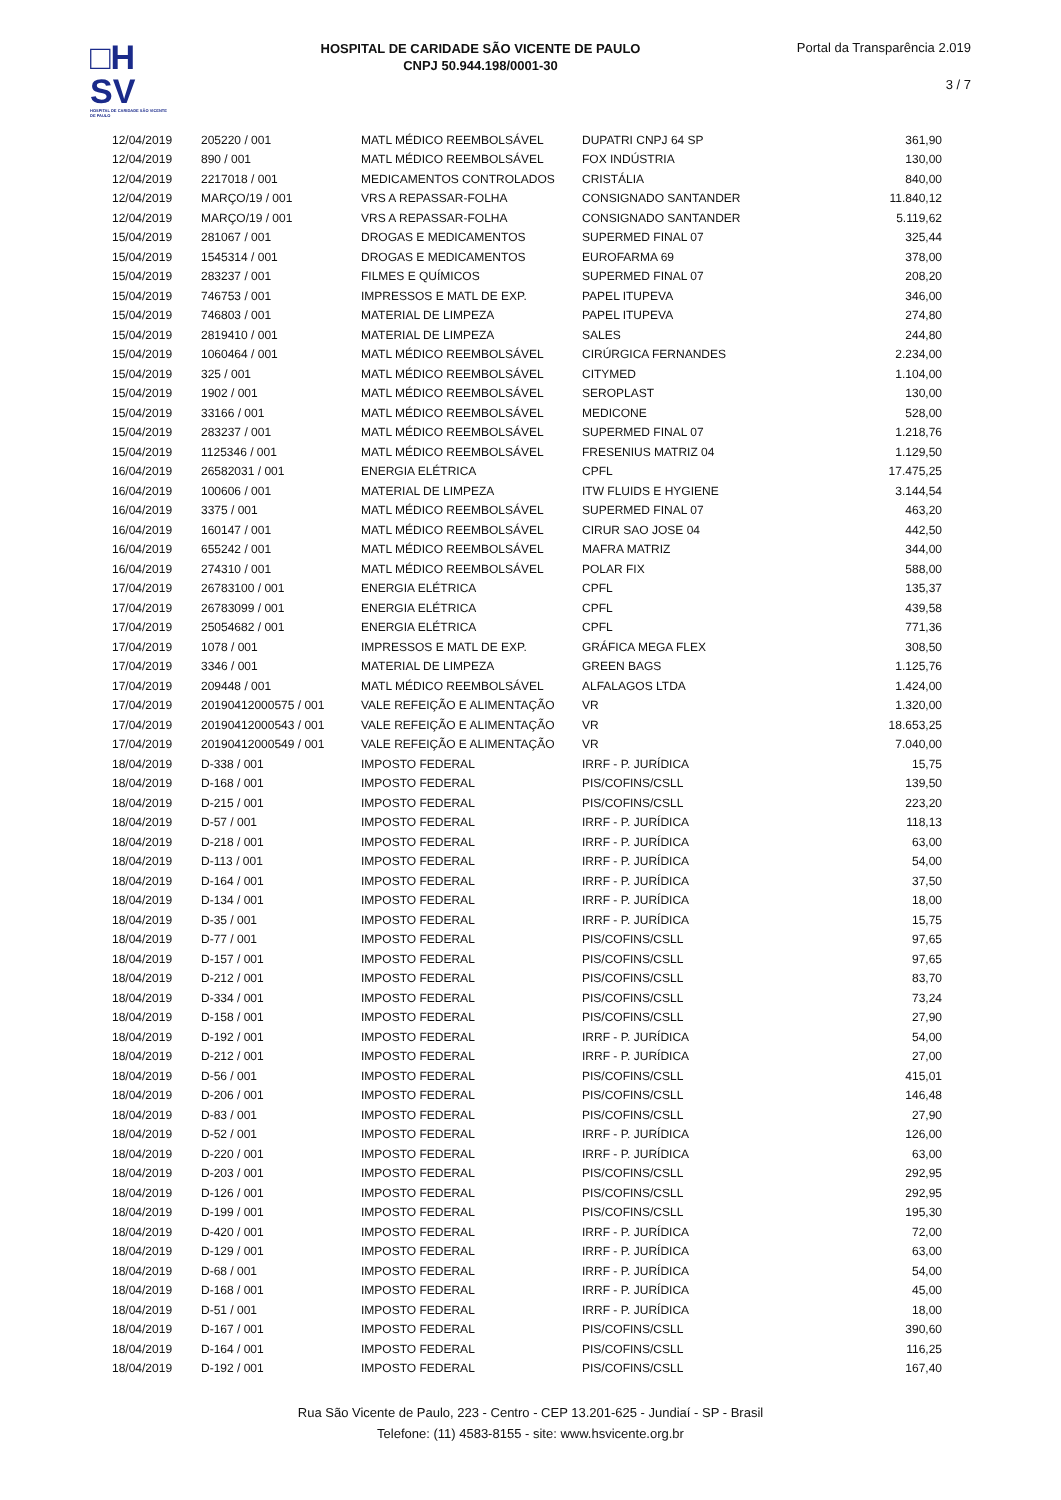□H
SV
HOSPITAL DE CARIDADE SÃO VICENTE DE PAULO
HOSPITAL DE CARIDADE SÃO VICENTE DE PAULO
CNPJ 50.944.198/0001-30
Portal da Transparência 2.019
3 / 7
| 12/04/2019 | 205220 / 001 | MATL MÉDICO REEMBOLSÁVEL | DUPATRI CNPJ 64 SP | 361,90 |
| 12/04/2019 | 890 / 001 | MATL MÉDICO REEMBOLSÁVEL | FOX INDÚSTRIA | 130,00 |
| 12/04/2019 | 2217018 / 001 | MEDICAMENTOS CONTROLADOS | CRISTÁLIA | 840,00 |
| 12/04/2019 | MARÇO/19 / 001 | VRS A REPASSAR-FOLHA | CONSIGNADO SANTANDER | 11.840,12 |
| 12/04/2019 | MARÇO/19 / 001 | VRS A REPASSAR-FOLHA | CONSIGNADO SANTANDER | 5.119,62 |
| 15/04/2019 | 281067 / 001 | DROGAS E MEDICAMENTOS | SUPERMED FINAL 07 | 325,44 |
| 15/04/2019 | 1545314 / 001 | DROGAS E MEDICAMENTOS | EUROFARMA 69 | 378,00 |
| 15/04/2019 | 283237 / 001 | FILMES E QUÍMICOS | SUPERMED FINAL 07 | 208,20 |
| 15/04/2019 | 746753 / 001 | IMPRESSOS E MATL DE EXP. | PAPEL ITUPEVA | 346,00 |
| 15/04/2019 | 746803 / 001 | MATERIAL DE LIMPEZA | PAPEL ITUPEVA | 274,80 |
| 15/04/2019 | 2819410 / 001 | MATERIAL DE LIMPEZA | SALES | 244,80 |
| 15/04/2019 | 1060464 / 001 | MATL MÉDICO REEMBOLSÁVEL | CIRÚRGICA FERNANDES | 2.234,00 |
| 15/04/2019 | 325 / 001 | MATL MÉDICO REEMBOLSÁVEL | CITYMED | 1.104,00 |
| 15/04/2019 | 1902 / 001 | MATL MÉDICO REEMBOLSÁVEL | SEROPLAST | 130,00 |
| 15/04/2019 | 33166 / 001 | MATL MÉDICO REEMBOLSÁVEL | MEDICONE | 528,00 |
| 15/04/2019 | 283237 / 001 | MATL MÉDICO REEMBOLSÁVEL | SUPERMED FINAL 07 | 1.218,76 |
| 15/04/2019 | 1125346 / 001 | MATL MÉDICO REEMBOLSÁVEL | FRESENIUS MATRIZ 04 | 1.129,50 |
| 16/04/2019 | 26582031 / 001 | ENERGIA ELÉTRICA | CPFL | 17.475,25 |
| 16/04/2019 | 100606 / 001 | MATERIAL DE LIMPEZA | ITW FLUIDS E HYGIENE | 3.144,54 |
| 16/04/2019 | 3375 / 001 | MATL MÉDICO REEMBOLSÁVEL | SUPERMED FINAL 07 | 463,20 |
| 16/04/2019 | 160147 / 001 | MATL MÉDICO REEMBOLSÁVEL | CIRUR SAO JOSE 04 | 442,50 |
| 16/04/2019 | 655242 / 001 | MATL MÉDICO REEMBOLSÁVEL | MAFRA MATRIZ | 344,00 |
| 16/04/2019 | 274310 / 001 | MATL MÉDICO REEMBOLSÁVEL | POLAR FIX | 588,00 |
| 17/04/2019 | 26783100 / 001 | ENERGIA ELÉTRICA | CPFL | 135,37 |
| 17/04/2019 | 26783099 / 001 | ENERGIA ELÉTRICA | CPFL | 439,58 |
| 17/04/2019 | 25054682 / 001 | ENERGIA ELÉTRICA | CPFL | 771,36 |
| 17/04/2019 | 1078 / 001 | IMPRESSOS E MATL DE EXP. | GRÁFICA MEGA FLEX | 308,50 |
| 17/04/2019 | 3346 / 001 | MATERIAL DE LIMPEZA | GREEN BAGS | 1.125,76 |
| 17/04/2019 | 209448 / 001 | MATL MÉDICO REEMBOLSÁVEL | ALFALAGOS LTDA | 1.424,00 |
| 17/04/2019 | 20190412000575 / 001 | VALE REFEIÇÃO E ALIMENTAÇÃO | VR | 1.320,00 |
| 17/04/2019 | 20190412000543 / 001 | VALE REFEIÇÃO E ALIMENTAÇÃO | VR | 18.653,25 |
| 17/04/2019 | 20190412000549 / 001 | VALE REFEIÇÃO E ALIMENTAÇÃO | VR | 7.040,00 |
| 18/04/2019 | D-338 / 001 | IMPOSTO FEDERAL | IRRF - P. JURÍDICA | 15,75 |
| 18/04/2019 | D-168 / 001 | IMPOSTO FEDERAL | PIS/COFINS/CSLL | 139,50 |
| 18/04/2019 | D-215 / 001 | IMPOSTO FEDERAL | PIS/COFINS/CSLL | 223,20 |
| 18/04/2019 | D-57 / 001 | IMPOSTO FEDERAL | IRRF - P. JURÍDICA | 118,13 |
| 18/04/2019 | D-218 / 001 | IMPOSTO FEDERAL | IRRF - P. JURÍDICA | 63,00 |
| 18/04/2019 | D-113 / 001 | IMPOSTO FEDERAL | IRRF - P. JURÍDICA | 54,00 |
| 18/04/2019 | D-164 / 001 | IMPOSTO FEDERAL | IRRF - P. JURÍDICA | 37,50 |
| 18/04/2019 | D-134 / 001 | IMPOSTO FEDERAL | IRRF - P. JURÍDICA | 18,00 |
| 18/04/2019 | D-35 / 001 | IMPOSTO FEDERAL | IRRF - P. JURÍDICA | 15,75 |
| 18/04/2019 | D-77 / 001 | IMPOSTO FEDERAL | PIS/COFINS/CSLL | 97,65 |
| 18/04/2019 | D-157 / 001 | IMPOSTO FEDERAL | PIS/COFINS/CSLL | 97,65 |
| 18/04/2019 | D-212 / 001 | IMPOSTO FEDERAL | PIS/COFINS/CSLL | 83,70 |
| 18/04/2019 | D-334 / 001 | IMPOSTO FEDERAL | PIS/COFINS/CSLL | 73,24 |
| 18/04/2019 | D-158 / 001 | IMPOSTO FEDERAL | PIS/COFINS/CSLL | 27,90 |
| 18/04/2019 | D-192 / 001 | IMPOSTO FEDERAL | IRRF - P. JURÍDICA | 54,00 |
| 18/04/2019 | D-212 / 001 | IMPOSTO FEDERAL | IRRF - P. JURÍDICA | 27,00 |
| 18/04/2019 | D-56 / 001 | IMPOSTO FEDERAL | PIS/COFINS/CSLL | 415,01 |
| 18/04/2019 | D-206 / 001 | IMPOSTO FEDERAL | PIS/COFINS/CSLL | 146,48 |
| 18/04/2019 | D-83 / 001 | IMPOSTO FEDERAL | PIS/COFINS/CSLL | 27,90 |
| 18/04/2019 | D-52 / 001 | IMPOSTO FEDERAL | IRRF - P. JURÍDICA | 126,00 |
| 18/04/2019 | D-220 / 001 | IMPOSTO FEDERAL | IRRF - P. JURÍDICA | 63,00 |
| 18/04/2019 | D-203 / 001 | IMPOSTO FEDERAL | PIS/COFINS/CSLL | 292,95 |
| 18/04/2019 | D-126 / 001 | IMPOSTO FEDERAL | PIS/COFINS/CSLL | 292,95 |
| 18/04/2019 | D-199 / 001 | IMPOSTO FEDERAL | PIS/COFINS/CSLL | 195,30 |
| 18/04/2019 | D-420 / 001 | IMPOSTO FEDERAL | IRRF - P. JURÍDICA | 72,00 |
| 18/04/2019 | D-129 / 001 | IMPOSTO FEDERAL | IRRF - P. JURÍDICA | 63,00 |
| 18/04/2019 | D-68 / 001 | IMPOSTO FEDERAL | IRRF - P. JURÍDICA | 54,00 |
| 18/04/2019 | D-168 / 001 | IMPOSTO FEDERAL | IRRF - P. JURÍDICA | 45,00 |
| 18/04/2019 | D-51 / 001 | IMPOSTO FEDERAL | IRRF - P. JURÍDICA | 18,00 |
| 18/04/2019 | D-167 / 001 | IMPOSTO FEDERAL | PIS/COFINS/CSLL | 390,60 |
| 18/04/2019 | D-164 / 001 | IMPOSTO FEDERAL | PIS/COFINS/CSLL | 116,25 |
| 18/04/2019 | D-192 / 001 | IMPOSTO FEDERAL | PIS/COFINS/CSLL | 167,40 |
Rua São Vicente de Paulo, 223 - Centro - CEP 13.201-625 - Jundiaí - SP - Brasil
Telefone: (11) 4583-8155 - site: www.hsvicente.org.br